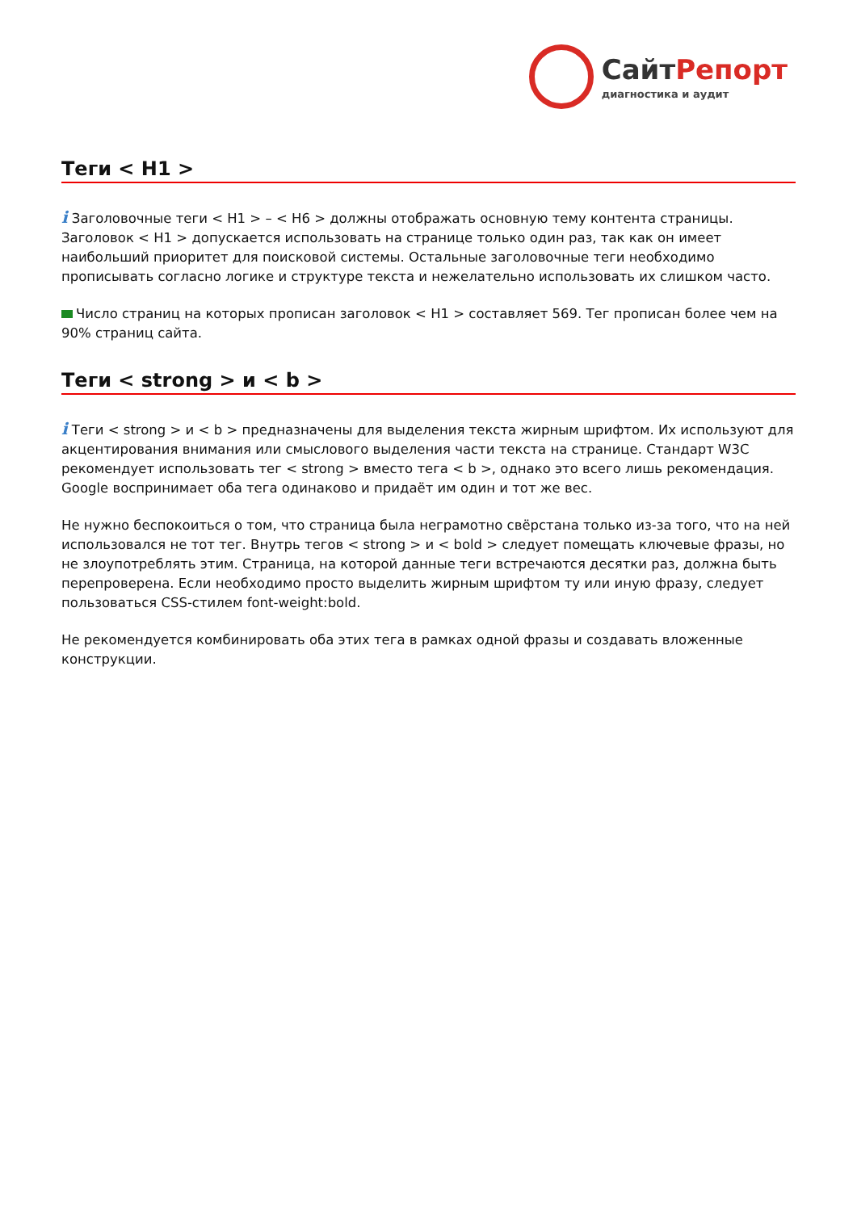Сайт Репорт
диагностика и аудит
Теги < H1 >
i Заголовочные теги < H1 > – < H6 > должны отображать основную тему контента страницы. Заголовок < H1 > допускается использовать на странице только один раз, так как он имеет наибольший приоритет для поисковой системы. Остальные заголовочные теги необходимо прописывать согласно логике и структуре текста и нежелательно использовать их слишком часто.
Число страниц на которых прописан заголовок < H1 > составляет 569. Тег прописан более чем на 90% страниц сайта.
Теги < strong > и < b >
i Теги < strong > и < b > предназначены для выделения текста жирным шрифтом. Их используют для акцентирования внимания или смыслового выделения части текста на странице. Стандарт W3C рекомендует использовать тег < strong > вместо тега < b >, однако это всего лишь рекомендация. Google воспринимает оба тега одинаково и придаёт им один и тот же вес.
Не нужно беспокоиться о том, что страница была неграмотно свёрстана только из-за того, что на ней использовался не тот тег. Внутрь тегов < strong > и < bold > следует помещать ключевые фразы, но не злоупотреблять этим. Страница, на которой данные теги встречаются десятки раз, должна быть перепроверена. Если необходимо просто выделить жирным шрифтом ту или иную фразу, следует пользоваться CSS-стилем font-weight:bold.
Не рекомендуется комбинировать оба этих тега в рамках одной фразы и создавать вложенные конструкции.